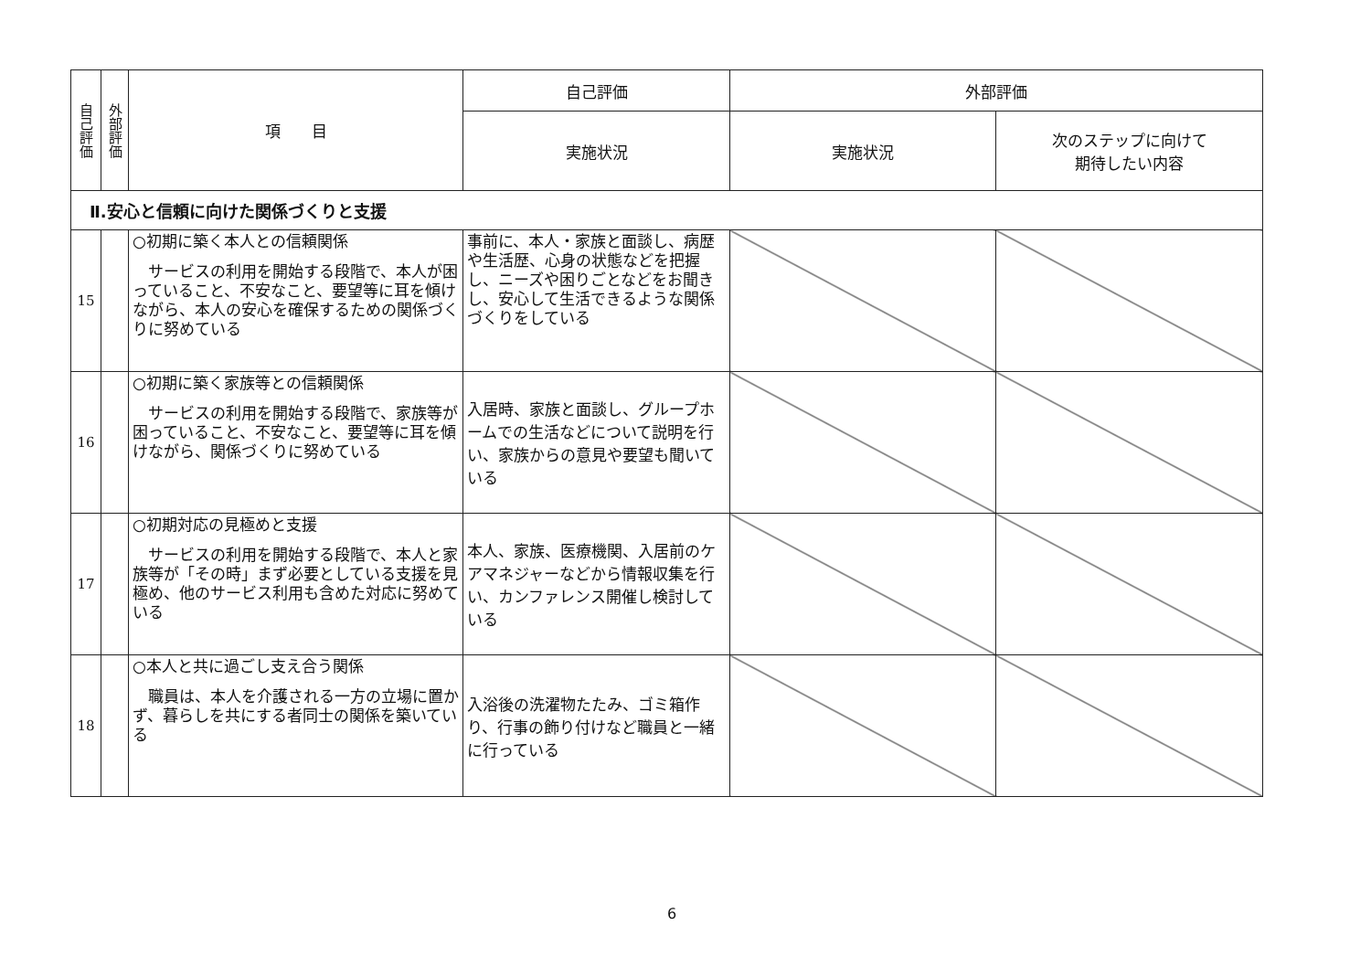| 自己評価 | 外部評価 | 項 目 | 自己評価 | 外部評価 | |
| --- | --- | --- | --- | --- | --- |
| | | | 実施状況 | 実施状況 | 次のステップに向けて 期待したい内容 |
| Ⅱ.安心と信頼に向けた関係づくりと支援 | | | | | |
| 15 | | ○初期に築く本人との信頼関係 サービスの利用を開始する段階で、本人が困っていること、不安なこと、要望等に耳を傾けながら、本人の安心を確保するための関係づくりに努めている | 事前に、本人・家族と面談し、病歴や生活歴、心身の状態などを把握し、ニーズや困りごとなどをお聞きし、安心して生活できるような関係づくりをしている | | |
| 16 | | ○初期に築く家族等との信頼関係 サービスの利用を開始する段階で、家族等が困っていること、不安なこと、要望等に耳を傾けながら、関係づくりに努めている | 入居時、家族と面談し、グループホームでの生活などについて説明を行い、家族からの意見や要望も聞いている | | |
| 17 | | ○初期対応の見極めと支援 サービスの利用を開始する段階で、本人と家族等が「その時」まず必要としている支援を見極め、他のサービス利用も含めた対応に努めている | 本人、家族、医療機関、入居前のケアマネジャーなどから情報収集を行い、カンファレンス開催し検討している | | |
| 18 | | ○本人と共に過ごし支え合う関係 職員は、本人を介護される一方の立場に置かず、暮らしを共にする者同士の関係を築いている | 入浴後の洗濯物たたみ、ゴミ箱作り、行事の飾り付けなど職員と一緒に行っている | | |
6